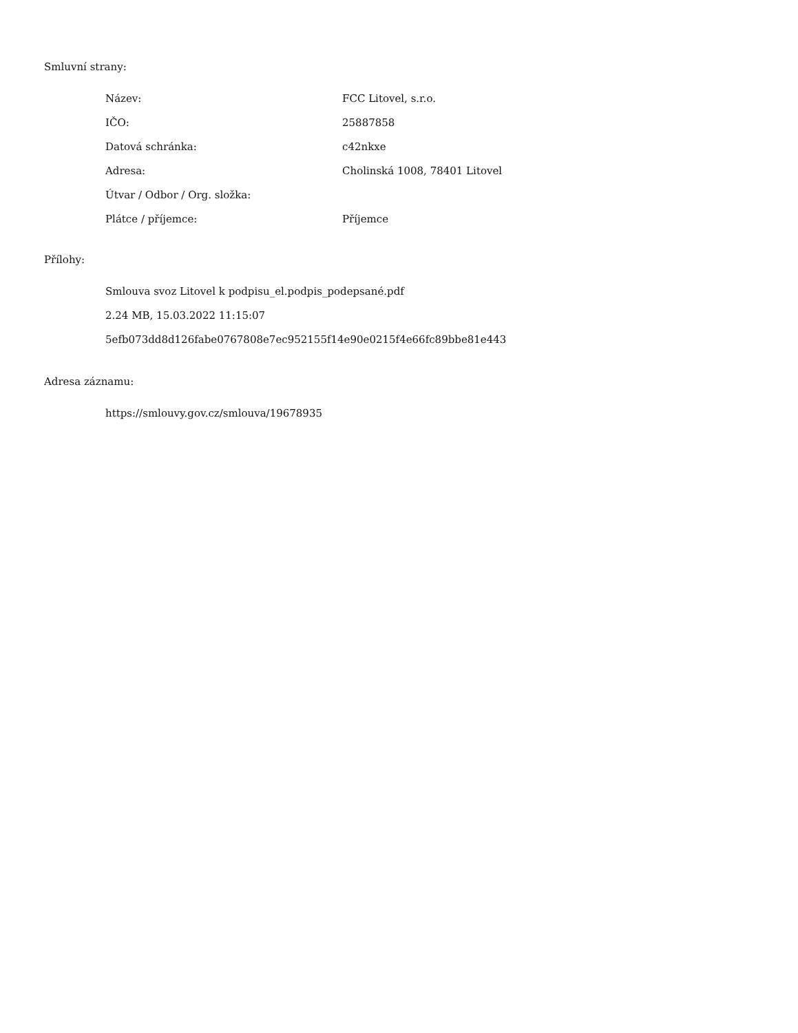Smluvní strany:
| Název: | FCC Litovel, s.r.o. |
| IČO: | 25887858 |
| Datová schránka: | c42nkxe |
| Adresa: | Cholinská 1008, 78401 Litovel |
| Útvar / Odbor / Org. složka: | |
| Plátce / příjemce: | Příjemce |
Přílohy:
Smlouva svoz Litovel k podpisu_el.podpis_podepsané.pdf
2.24 MB, 15.03.2022 11:15:07
5efb073dd8d126fabe0767808e7ec952155f14e90e0215f4e66fc89bbe81e443
Adresa záznamu:
https://smlouvy.gov.cz/smlouva/19678935